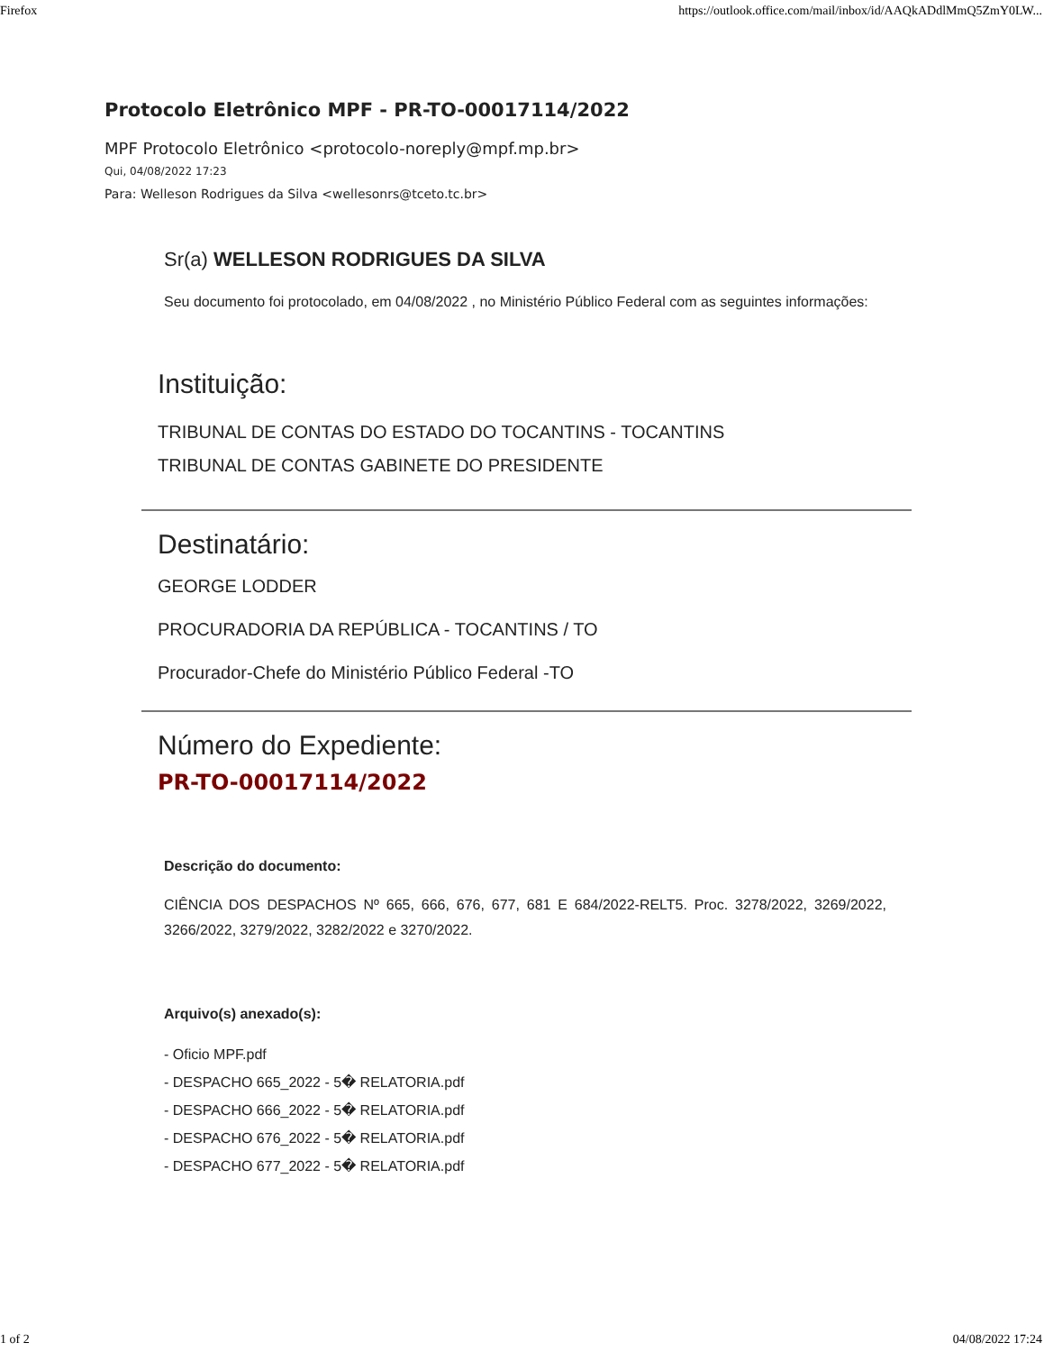Firefox https://outlook.office.com/mail/inbox/id/AAQkADdlMmQ5ZmY0LW...
Protocolo Eletrônico MPF - PR-TO-00017114/2022
MPF Protocolo Eletrônico <protocolo-noreply@mpf.mp.br>
Qui, 04/08/2022 17:23
Para: Welleson Rodrigues da Silva <wellesonrs@tceto.tc.br>
Sr(a) WELLESON RODRIGUES DA SILVA
Seu documento foi protocolado, em 04/08/2022 , no Ministério Público Federal com as seguintes informações:
Instituição:
TRIBUNAL DE CONTAS DO ESTADO DO TOCANTINS - TOCANTINS
TRIBUNAL DE CONTAS GABINETE DO PRESIDENTE
Destinatário:
GEORGE LODDER
PROCURADORIA DA REPÚBLICA - TOCANTINS / TO
Procurador-Chefe do Ministério Público Federal -TO
Número do Expediente:
PR-TO-00017114/2022
Descrição do documento:
CIÊNCIA DOS DESPACHOS Nº 665, 666, 676, 677, 681 E 684/2022-RELT5. Proc. 3278/2022, 3269/2022, 3266/2022, 3279/2022, 3282/2022 e 3270/2022.
Arquivo(s) anexado(s):
- Oficio MPF.pdf
- DESPACHO 665_2022 - 5� RELATORIA.pdf
- DESPACHO 666_2022 - 5� RELATORIA.pdf
- DESPACHO 676_2022 - 5� RELATORIA.pdf
- DESPACHO 677_2022 - 5� RELATORIA.pdf
1 of 2 04/08/2022 17:24